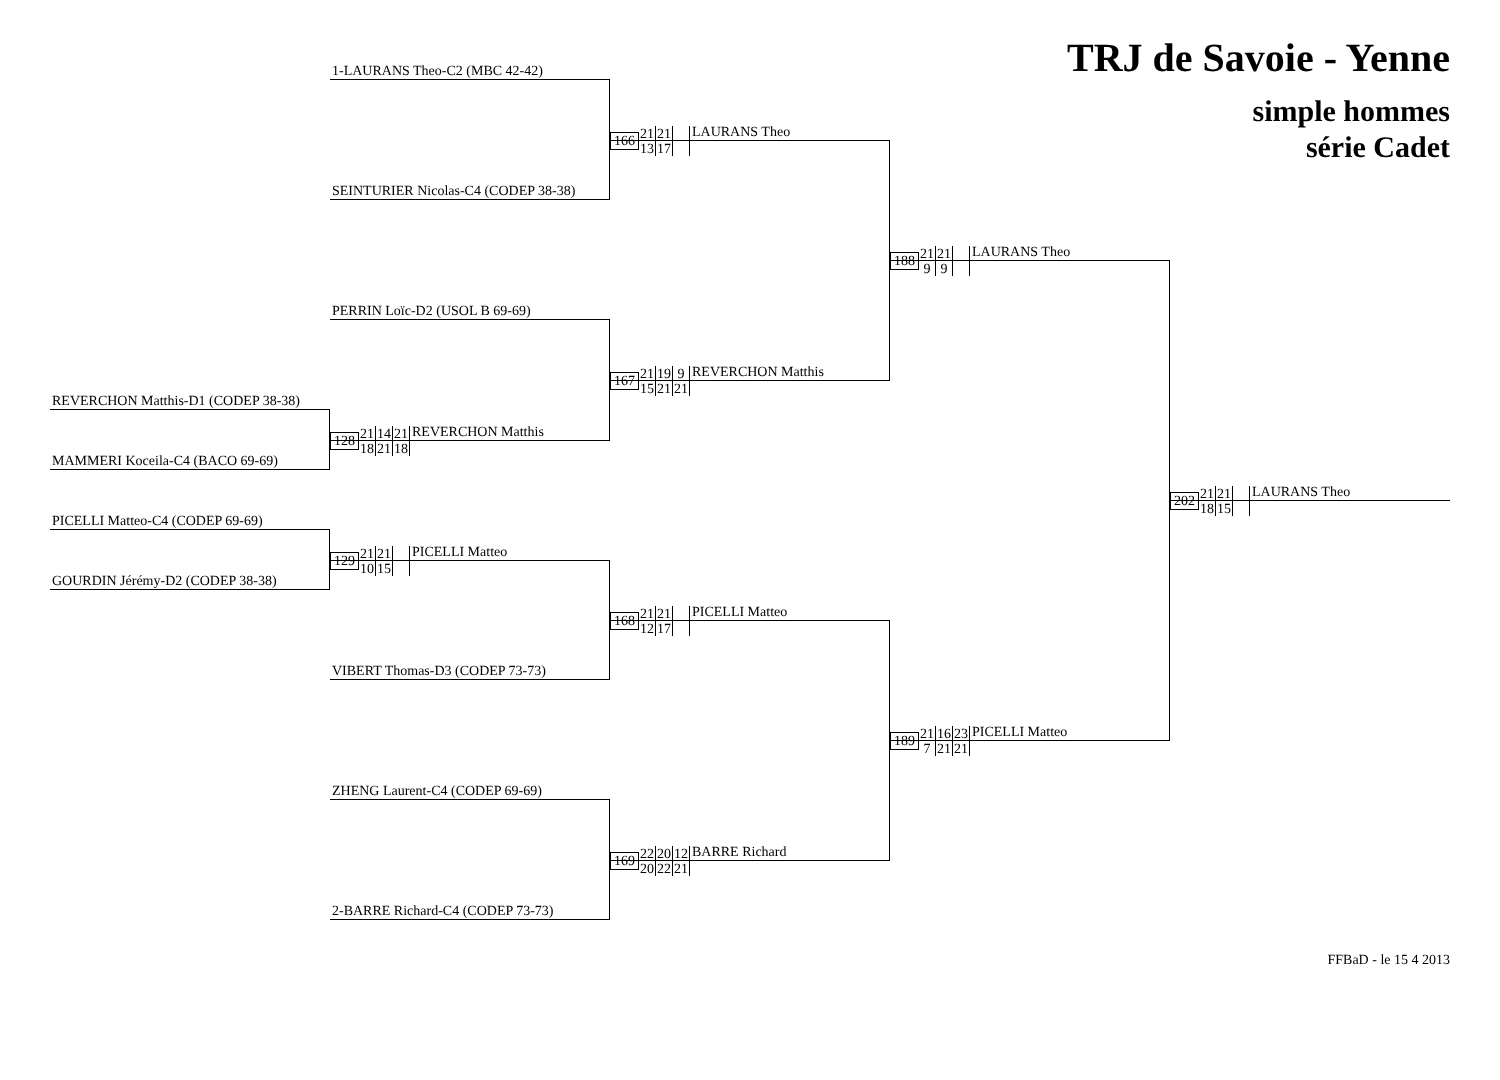TRJ de Savoie - Yenne
simple hommes
série Cadet
1-LAURANS Theo-C2 (MBC 42-42)
166
21 21
13 17
LAURANS Theo
SEINTURIER Nicolas-C4 (CODEP 38-38)
188
21 21
9 9
LAURANS Theo
PERRIN Loïc-D2 (USOL B 69-69)
167
21 19 9
15 21 21
REVERCHON Matthis
REVERCHON Matthis-D1 (CODEP 38-38)
128
21 14 21
18 21 18
REVERCHON Matthis
MAMMERI Koceila-C4 (BACO 69-69)
202
21 21
18 15
LAURANS Theo
PICELLI Matteo-C4 (CODEP 69-69)
129
21 21
10 15
PICELLI Matteo
GOURDIN Jérémy-D2 (CODEP 38-38)
168
21 21
12 17
PICELLI Matteo
VIBERT Thomas-D3 (CODEP 73-73)
189
21 16 23
7 21 21
PICELLI Matteo
ZHENG Laurent-C4 (CODEP 69-69)
169
22 20 12
20 22 21
BARRE Richard
2-BARRE Richard-C4 (CODEP 73-73)
FFBaD - le 15 4 2013